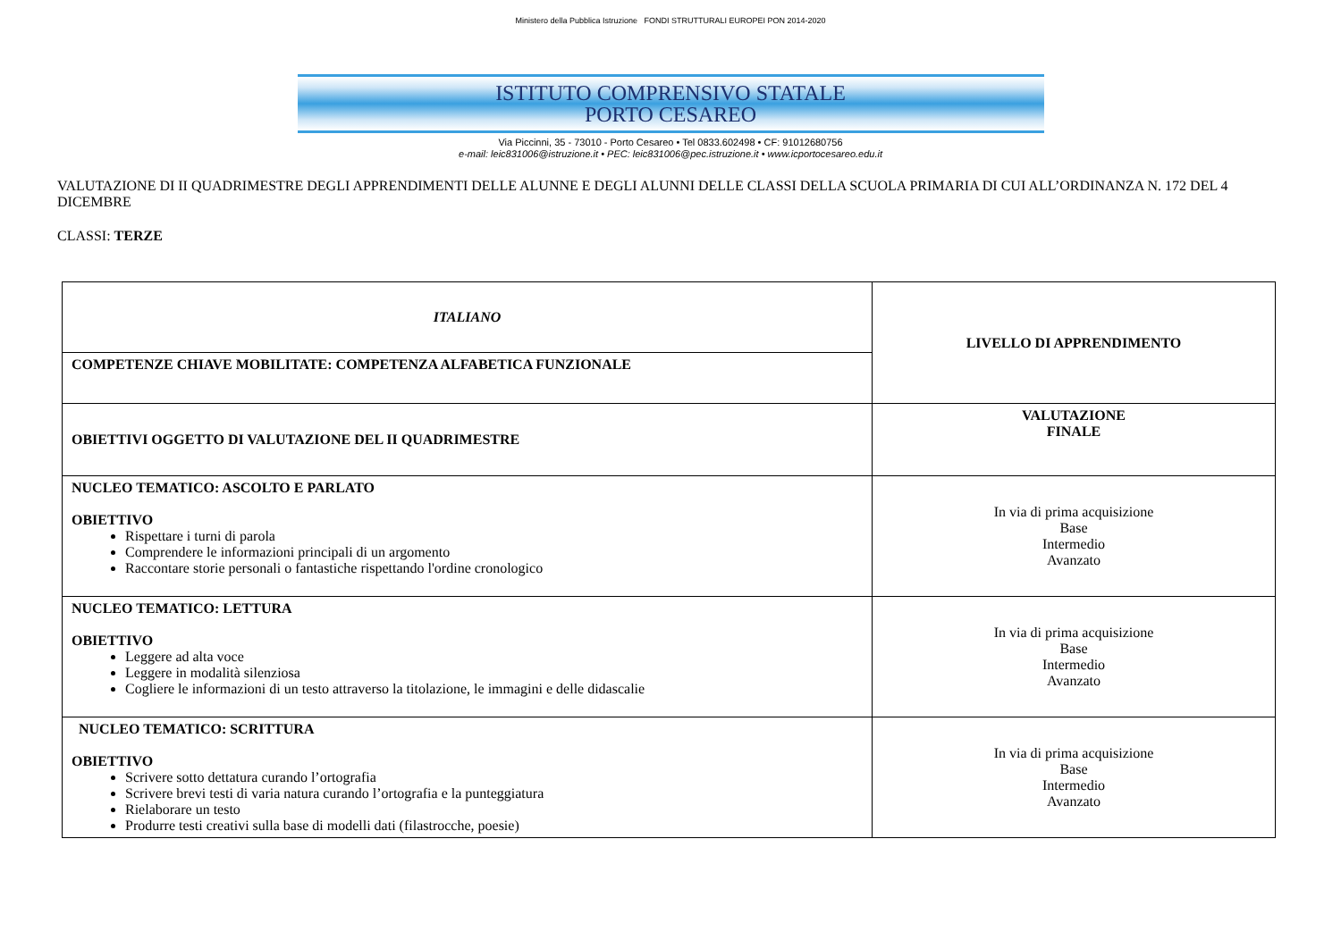Ministero della Pubblica Istruzione FONDI STRUTTURALI EUROPEI PON 2014-2020
ISTITUTO COMPRENSIVO STATALE
PORTO CESAREO
Via Piccinni, 35 - 73010 - Porto Cesareo • Tel 0833.602498 • CF: 91012680756
e-mail: leic831006@istruzione.it • PEC: leic831006@pec.istruzione.it • www.icportocesareo.edu.it
VALUTAZIONE DI II QUADRIMESTRE DEGLI APPRENDIMENTI DELLE ALUNNE E DEGLI ALUNNI DELLE CLASSI DELLA SCUOLA PRIMARIA DI CUI ALL’ORDINANZA N. 172 DEL 4 DICEMBRE
CLASSI: TERZE
| ITALIANO | LIVELLO DI APPRENDIMENTO |
| COMPETENZE CHIAVE MOBILITATE: COMPETENZA ALFABETICA FUNZIONALE | |
| OBIETTIVI OGGETTO DI VALUTAZIONE DEL II QUADRIMESTRE | VALUTAZIONE FINALE |
| NUCLEO TEMATICO: ASCOLTO E PARLATO OBIETTIVO Rispettare i turni di parola Comprendere le informazioni principali di un argomento Raccontare storie personali o fantastiche rispettando l'ordine cronologico | In via di prima acquisizione Base Intermedio Avanzato |
| NUCLEO TEMATICO: LETTURA OBIETTIVO Leggere ad alta voce Leggere in modalità silenziosa Cogliere le informazioni di un testo attraverso la titolazione, le immagini e delle didascalie | In via di prima acquisizione Base Intermedio Avanzato |
| NUCLEO TEMATICO: SCRITTURA OBIETTIVO Scrivere sotto dettatura curando l’ortografia Scrivere brevi testi di varia natura curando l’ortografia e la punteggiatura Rielaborare un testo Produrre testi creativi sulla base di modelli dati (filastrocche, poesie) | In via di prima acquisizione Base Intermedio Avanzato |